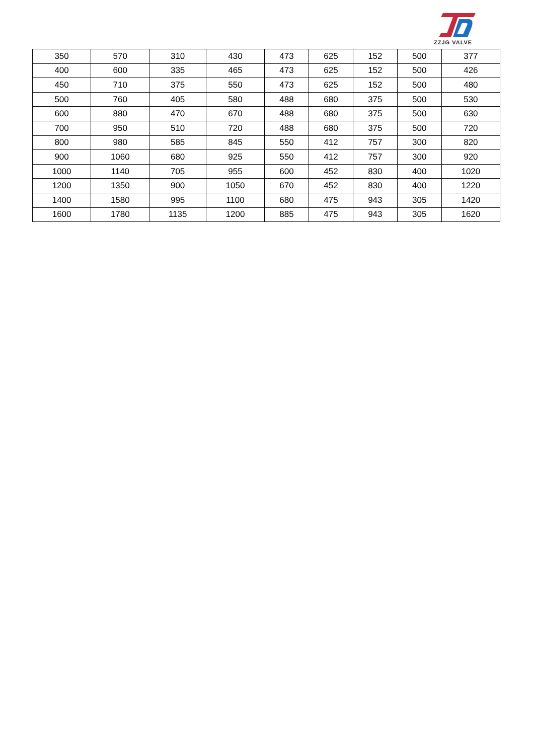ZZJG VALVE
| 350 | 570 | 310 | 430 | 473 | 625 | 152 | 500 | 377 |
| 400 | 600 | 335 | 465 | 473 | 625 | 152 | 500 | 426 |
| 450 | 710 | 375 | 550 | 473 | 625 | 152 | 500 | 480 |
| 500 | 760 | 405 | 580 | 488 | 680 | 375 | 500 | 530 |
| 600 | 880 | 470 | 670 | 488 | 680 | 375 | 500 | 630 |
| 700 | 950 | 510 | 720 | 488 | 680 | 375 | 500 | 720 |
| 800 | 980 | 585 | 845 | 550 | 412 | 757 | 300 | 820 |
| 900 | 1060 | 680 | 925 | 550 | 412 | 757 | 300 | 920 |
| 1000 | 1140 | 705 | 955 | 600 | 452 | 830 | 400 | 1020 |
| 1200 | 1350 | 900 | 1050 | 670 | 452 | 830 | 400 | 1220 |
| 1400 | 1580 | 995 | 1100 | 680 | 475 | 943 | 305 | 1420 |
| 1600 | 1780 | 1135 | 1200 | 885 | 475 | 943 | 305 | 1620 |